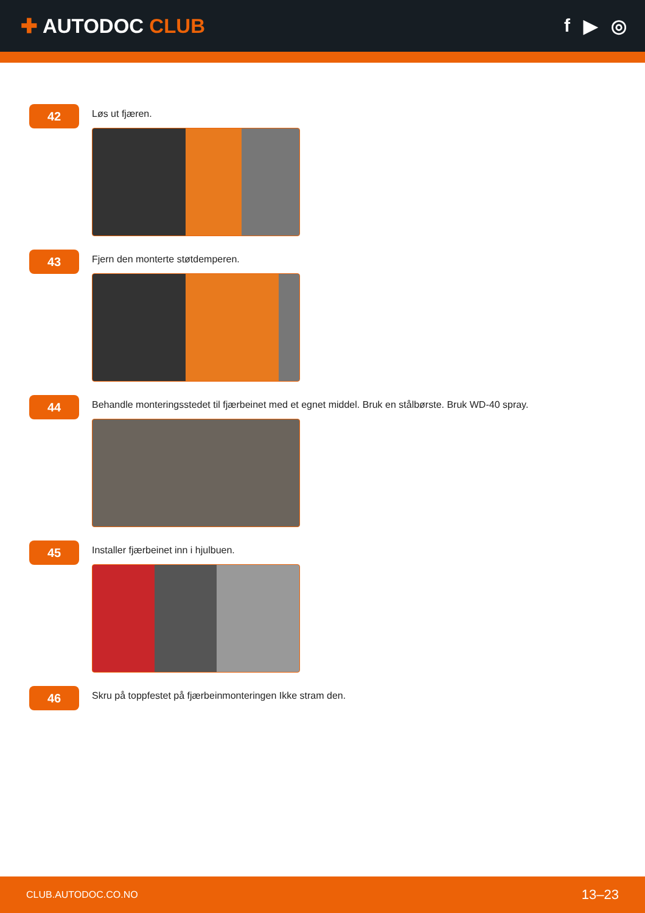✚ AUTODOC CLUB f ▶ ◎
42
Løs ut fjæren.
43
Fjern den monterte støtdemperen.
44
Behandle monteringsstedet til fjærbeinet med et egnet middel. Bruk en stålbørste. Bruk WD-40 spray.
45
Installer fjærbeinet inn i hjulbuen.
46
Skru på toppfestet på fjærbeinmonteringen Ikke stram den.
CLUB.AUTODOC.CO.NO 13–23